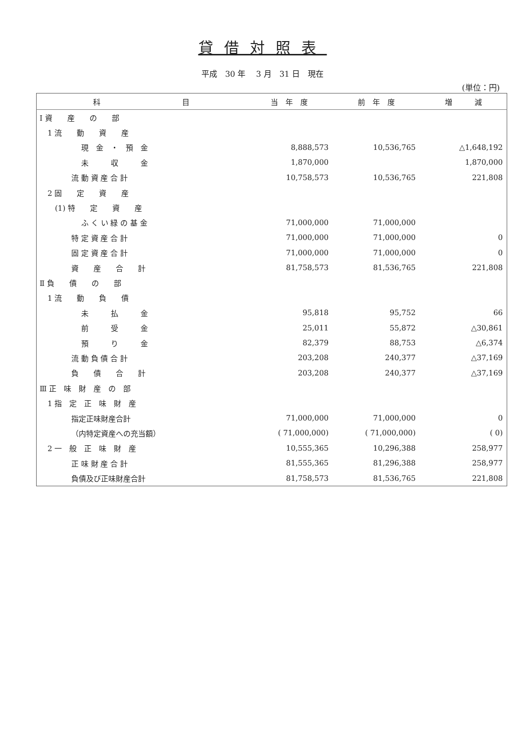貸借対照表
平成　30 年　 3 月　31 日　現在
(単位：円)
| 科 目 | 当 年 度 | 前 年 度 | 増 減 |
| --- | --- | --- | --- |
| Ⅰ 資 産 の 部 | | | |
| 1 流 動 資 産 | | | |
| 現 金 ・ 預 金 | 8,888,573 | 10,536,765 | △1,648,192 |
| 未 収 金 | 1,870,000 | | 1,870,000 |
| 流 動 資 産 合 計 | 10,758,573 | 10,536,765 | 221,808 |
| 2 固 定 資 産 | | | |
| (1) 特 定 資 産 | | | |
| ふ く い 緑 の 基 金 | 71,000,000 | 71,000,000 | |
| 特 定 資 産 合 計 | 71,000,000 | 71,000,000 | 0 |
| 固 定 資 産 合 計 | 71,000,000 | 71,000,000 | 0 |
| 資 産 合 計 | 81,758,573 | 81,536,765 | 221,808 |
| Ⅱ 負 債 の 部 | | | |
| 1 流 動 負 債 | | | |
| 未 払 金 | 95,818 | 95,752 | 66 |
| 前 受 金 | 25,011 | 55,872 | △30,861 |
| 預 り 金 | 82,379 | 88,753 | △6,374 |
| 流 動 負 債 合 計 | 203,208 | 240,377 | △37,169 |
| 負 債 合 計 | 203,208 | 240,377 | △37,169 |
| Ⅲ 正 味 財 産 の 部 | | | |
| 1 指 定 正 味 財 産 | | | |
| 指定正味財産合計 | 71,000,000 | 71,000,000 | 0 |
| （内特定資産への充当額） | ( 71,000,000) | ( 71,000,000) | ( 0) |
| 2 一 般 正 味 財 産 | 10,555,365 | 10,296,388 | 258,977 |
| 正 味 財 産 合 計 | 81,555,365 | 81,296,388 | 258,977 |
| 負債及び正味財産合計 | 81,758,573 | 81,536,765 | 221,808 |